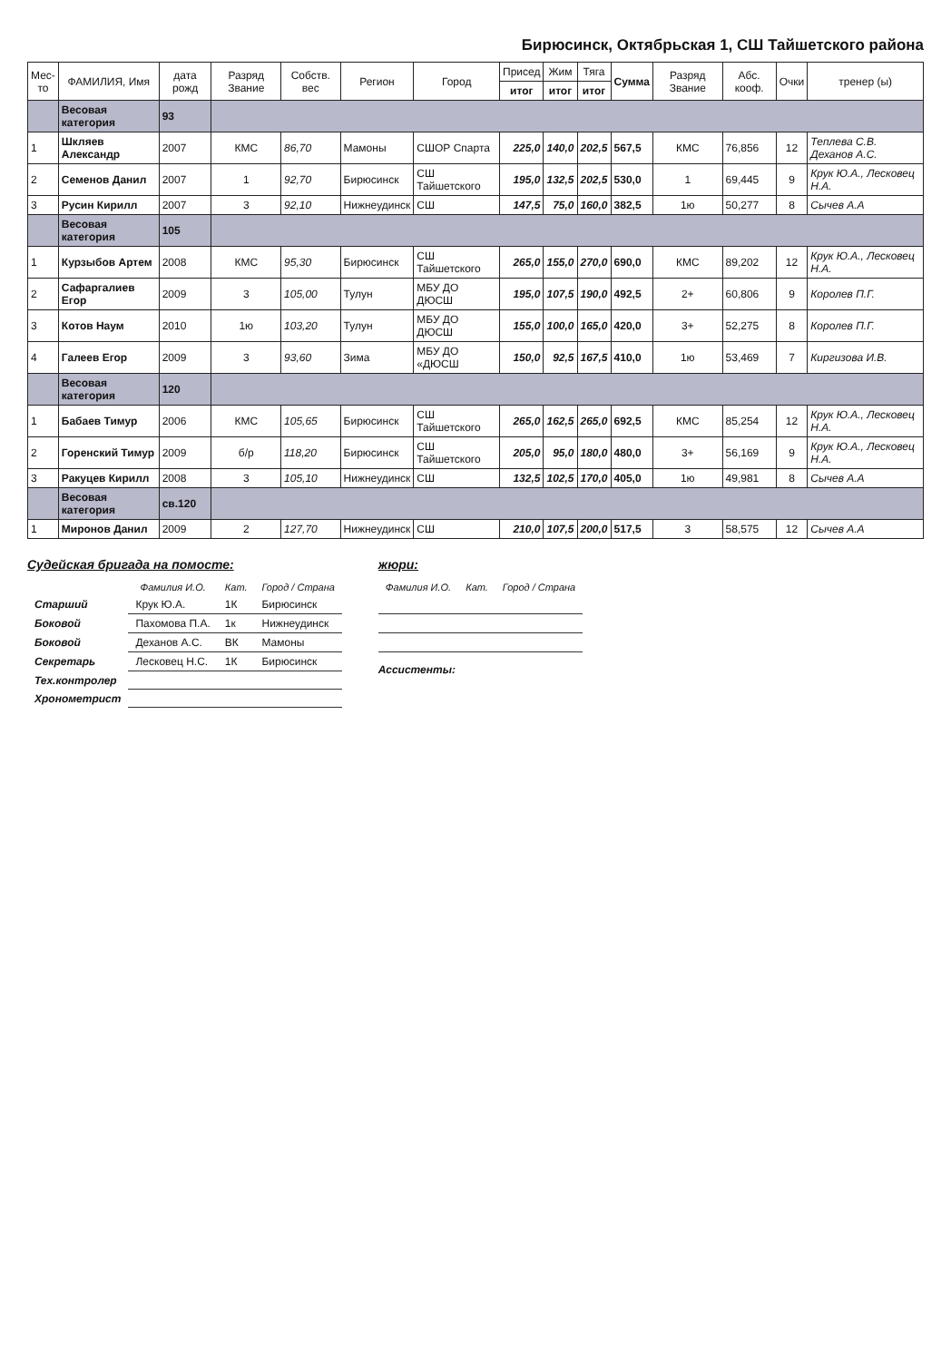Бирюсинск, Октябрьская 1, СШ Тайшетского района
| Мес- то | ФАМИЛИЯ, Имя | дата рожд | Разряд Звание | Собств. вес | Регион | Город | Присед | Жим | Тяга | Сумма | Разряд Звание | Абс. кооф. | Очки | тренер (ы) |
| --- | --- | --- | --- | --- | --- | --- | --- | --- | --- | --- | --- | --- | --- | --- |
| | | | | | | | итог | итог | итог | | | | | |
| | Весовая категория | 93 | | | | | | | | | | | | |
| 1 | Шкляев Александр | 2007 | КМС | 86,70 | Мамоны | СШОР Спарта | 225,0 | 140,0 | 202,5 | 567,5 | КМС | 76,856 | 12 | Теплева С.В. Деханов А.С. |
| 2 | Семенов Данил | 2007 | 1 | 92,70 | Бирюсинск | СШ Тайшетского | 195,0 | 132,5 | 202,5 | 530,0 | 1 | 69,445 | 9 | Крук Ю.А., Лесковец Н.А. |
| 3 | Русин Кирилл | 2007 | 3 | 92,10 | Нижнеудинск | СШ | 147,5 | 75,0 | 160,0 | 382,5 | 1ю | 50,277 | 8 | Сычев А.А |
| | Весовая категория | 105 | | | | | | | | | | | | |
| 1 | Курзыбов Артем | 2008 | КМС | 95,30 | Бирюсинск | СШ Тайшетского | 265,0 | 155,0 | 270,0 | 690,0 | КМС | 89,202 | 12 | Крук Ю.А., Лесковец Н.А. |
| 2 | Сафаргалиев Егор | 2009 | 3 | 105,00 | Тулун | МБУ ДО ДЮСШ | 195,0 | 107,5 | 190,0 | 492,5 | 2+ | 60,806 | 9 | Королев П.Г. |
| 3 | Котов Наум | 2010 | 1ю | 103,20 | Тулун | МБУ ДО ДЮСШ | 155,0 | 100,0 | 165,0 | 420,0 | 3+ | 52,275 | 8 | Королев П.Г. |
| 4 | Галеев Егор | 2009 | 3 | 93,60 | Зима | МБУ ДО «ДЮСШ | 150,0 | 92,5 | 167,5 | 410,0 | 1ю | 53,469 | 7 | Киргизова И.В. |
| | Весовая категория | 120 | | | | | | | | | | | | |
| 1 | Бабаев Тимур | 2006 | КМС | 105,65 | Бирюсинск | СШ Тайшетского | 265,0 | 162,5 | 265,0 | 692,5 | КМС | 85,254 | 12 | Крук Ю.А., Лесковец Н.А. |
| 2 | Горенский Тимур | 2009 | б/р | 118,20 | Бирюсинск | СШ Тайшетского | 205,0 | 95,0 | 180,0 | 480,0 | 3+ | 56,169 | 9 | Крук Ю.А., Лесковец Н.А. |
| 3 | Ракуцев Кирилл | 2008 | 3 | 105,10 | Нижнеудинск | СШ | 132,5 | 102,5 | 170,0 | 405,0 | 1ю | 49,981 | 8 | Сычев А.А |
| | Весовая категория | св.120 | | | | | | | | | | | | |
| 1 | Миронов Данил | 2009 | 2 | 127,70 | Нижнеудинск | СШ | 210,0 | 107,5 | 200,0 | 517,5 | 3 | 58,575 | 12 | Сычев А.А |
Судейская бригада на помосте:
| | Фамилия И.О. | Кат. | Город / Страна |
| --- | --- | --- | --- |
| Старший | Крук Ю.А. | 1К | Бирюсинск |
| Боковой | Пахомова П.А. | 1к | Нижнеудинск |
| Боковой | Деханов А.С. | ВК | Мамоны |
| Секретарь | Лесковец Н.С. | 1К | Бирюсинск |
| Тех.контролер | | | |
| Хронометрист | | | |
жюри:
| Фамилия И.О. | Кат. | Город / Страна |
| --- | --- | --- |
Ассистенты: